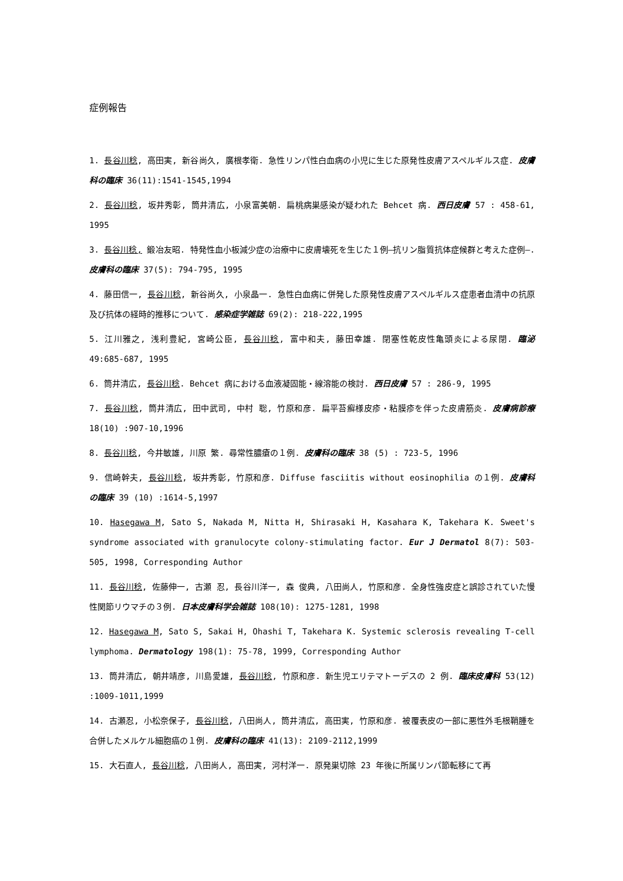症例報告
1. 長谷川稔, 高田実, 新谷尚久, 廣根孝衛. 急性リンパ性白血病の小児に生じた原発性皮膚アスペルギルス症. 皮膚科の臨床 36(11):1541-1545,1994
2. 長谷川稔, 坂井秀彰, 筒井清広, 小泉富美朝. 扁桃病巣感染が疑われた Behcet 病. 西日皮膚 57 : 458-61, 1995
3. 長谷川稔, 鍛冶友昭. 特発性血小板減少症の治療中に皮膚壊死を生じた１例—抗リン脂質抗体症候群と考えた症例—. 皮膚科の臨床 37(5): 794-795, 1995
4. 藤田信一, 長谷川稔, 新谷尚久, 小泉晶一. 急性白血病に併発した原発性皮膚アスペルギルス症患者血清中の抗原及び抗体の経時的推移について. 感染症学雑誌 69(2): 218-222,1995
5. 江川雅之, 浅利豊紀, 宮崎公臣, 長谷川稔, 富中和夫, 藤田幸雄. 閉塞性乾皮性亀頭炎による尿閉. 臨泌 49:685-687, 1995
6. 筒井清広, 長谷川稔. Behcet 病における血液凝固能・線溶能の検討. 西日皮膚 57 : 286-9, 1995
7. 長谷川稔, 筒井清広, 田中武司, 中村 聡, 竹原和彦. 扁平苔癬様皮疹・粘膜疹を伴った皮膚筋炎. 皮膚病診療 18(10) :907-10,1996
8. 長谷川稔, 今井敏雄, 川原 繁. 尋常性膿瘡の１例. 皮膚科の臨床 38 (5) : 723-5, 1996
9. 信崎幹夫, 長谷川稔, 坂井秀彰, 竹原和彦. Diffuse fasciitis without eosinophilia の１例. 皮膚科の臨床 39 (10) :1614-5,1997
10. Hasegawa M, Sato S, Nakada M, Nitta H, Shirasaki H, Kasahara K, Takehara K. Sweet's syndrome associated with granulocyte colony-stimulating factor. Eur J Dermatol 8(7): 503-505, 1998, Corresponding Author
11. 長谷川稔, 佐藤伸一, 古瀬 忍, 長谷川洋一, 森 俊典, 八田尚人, 竹原和彦. 全身性強皮症と誤診されていた慢性関節リウマチの３例. 日本皮膚科学会雑誌 108(10): 1275-1281, 1998
12. Hasegawa M, Sato S, Sakai H, Ohashi T, Takehara K. Systemic sclerosis revealing T-cell lymphoma. Dermatology 198(1): 75-78, 1999, Corresponding Author
13. 筒井清広, 朝井靖彦, 川島愛雄, 長谷川稔, 竹原和彦. 新生児エリテマトーデスの 2 例. 臨床皮膚科 53(12) :1009-1011,1999
14. 古瀬忍, 小松奈保子, 長谷川稔, 八田尚人, 筒井清広, 高田実, 竹原和彦. 被覆表皮の一部に悪性外毛根鞘腫を合併したメルケル細胞癌の１例. 皮膚科の臨床 41(13): 2109-2112,1999
15. 大石直人, 長谷川稔, 八田尚人, 高田実, 河村洋一. 原発巣切除 23 年後に所属リンパ節転移にて再